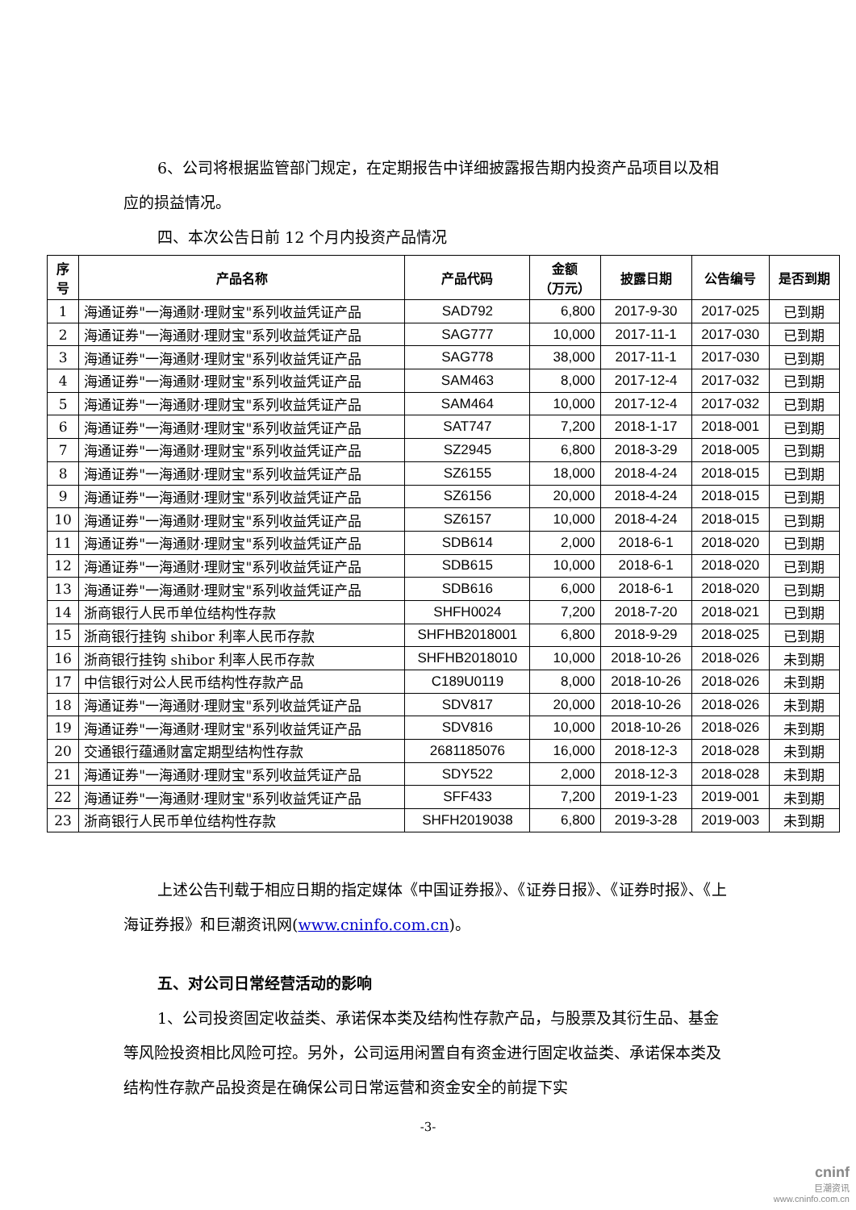6、公司将根据监管部门规定，在定期报告中详细披露报告期内投资产品项目以及相应的损益情况。
四、本次公告日前 12 个月内投资产品情况
| 序 号 | 产品名称 | 产品代码 | 金额 （万元） | 披露日期 | 公告编号 | 是否到期 |
| --- | --- | --- | --- | --- | --- | --- |
| 1 | 海通证券"一海通财·理财宝"系列收益凭证产品 | SAD792 | 6,800 | 2017-9-30 | 2017-025 | 已到期 |
| 2 | 海通证券"一海通财·理财宝"系列收益凭证产品 | SAG777 | 10,000 | 2017-11-1 | 2017-030 | 已到期 |
| 3 | 海通证券"一海通财·理财宝"系列收益凭证产品 | SAG778 | 38,000 | 2017-11-1 | 2017-030 | 已到期 |
| 4 | 海通证券"一海通财·理财宝"系列收益凭证产品 | SAM463 | 8,000 | 2017-12-4 | 2017-032 | 已到期 |
| 5 | 海通证券"一海通财·理财宝"系列收益凭证产品 | SAM464 | 10,000 | 2017-12-4 | 2017-032 | 已到期 |
| 6 | 海通证券"一海通财·理财宝"系列收益凭证产品 | SAT747 | 7,200 | 2018-1-17 | 2018-001 | 已到期 |
| 7 | 海通证券"一海通财·理财宝"系列收益凭证产品 | SZ2945 | 6,800 | 2018-3-29 | 2018-005 | 已到期 |
| 8 | 海通证券"一海通财·理财宝"系列收益凭证产品 | SZ6155 | 18,000 | 2018-4-24 | 2018-015 | 已到期 |
| 9 | 海通证券"一海通财·理财宝"系列收益凭证产品 | SZ6156 | 20,000 | 2018-4-24 | 2018-015 | 已到期 |
| 10 | 海通证券"一海通财·理财宝"系列收益凭证产品 | SZ6157 | 10,000 | 2018-4-24 | 2018-015 | 已到期 |
| 11 | 海通证券"一海通财·理财宝"系列收益凭证产品 | SDB614 | 2,000 | 2018-6-1 | 2018-020 | 已到期 |
| 12 | 海通证券"一海通财·理财宝"系列收益凭证产品 | SDB615 | 10,000 | 2018-6-1 | 2018-020 | 已到期 |
| 13 | 海通证券"一海通财·理财宝"系列收益凭证产品 | SDB616 | 6,000 | 2018-6-1 | 2018-020 | 已到期 |
| 14 | 浙商银行人民币单位结构性存款 | SHFH0024 | 7,200 | 2018-7-20 | 2018-021 | 已到期 |
| 15 | 浙商银行挂钩 shibor 利率人民币存款 | SHFHB2018001 | 6,800 | 2018-9-29 | 2018-025 | 已到期 |
| 16 | 浙商银行挂钩 shibor 利率人民币存款 | SHFHB2018010 | 10,000 | 2018-10-26 | 2018-026 | 未到期 |
| 17 | 中信银行对公人民币结构性存款产品 | C189U0119 | 8,000 | 2018-10-26 | 2018-026 | 未到期 |
| 18 | 海通证券"一海通财·理财宝"系列收益凭证产品 | SDV817 | 20,000 | 2018-10-26 | 2018-026 | 未到期 |
| 19 | 海通证券"一海通财·理财宝"系列收益凭证产品 | SDV816 | 10,000 | 2018-10-26 | 2018-026 | 未到期 |
| 20 | 交通银行蕴通财富定期型结构性存款 | 2681185076 | 16,000 | 2018-12-3 | 2018-028 | 未到期 |
| 21 | 海通证券"一海通财·理财宝"系列收益凭证产品 | SDY522 | 2,000 | 2018-12-3 | 2018-028 | 未到期 |
| 22 | 海通证券"一海通财·理财宝"系列收益凭证产品 | SFF433 | 7,200 | 2019-1-23 | 2019-001 | 未到期 |
| 23 | 浙商银行人民币单位结构性存款 | SHFH2019038 | 6,800 | 2019-3-28 | 2019-003 | 未到期 |
上述公告刊载于相应日期的指定媒体《中国证券报》、《证券日报》、《证券时报》、《上海证券报》和巨潮资讯网(www.cninfo.com.cn)。
五、对公司日常经营活动的影响
1、公司投资固定收益类、承诺保本类及结构性存款产品，与股票及其衍生品、基金等风险投资相比风险可控。另外，公司运用闲置自有资金进行固定收益类、承诺保本类及结构性存款产品投资是在确保公司日常运营和资金安全的前提下实
-3-
cninf
巨潮资讯
www.cninfo.com.cn